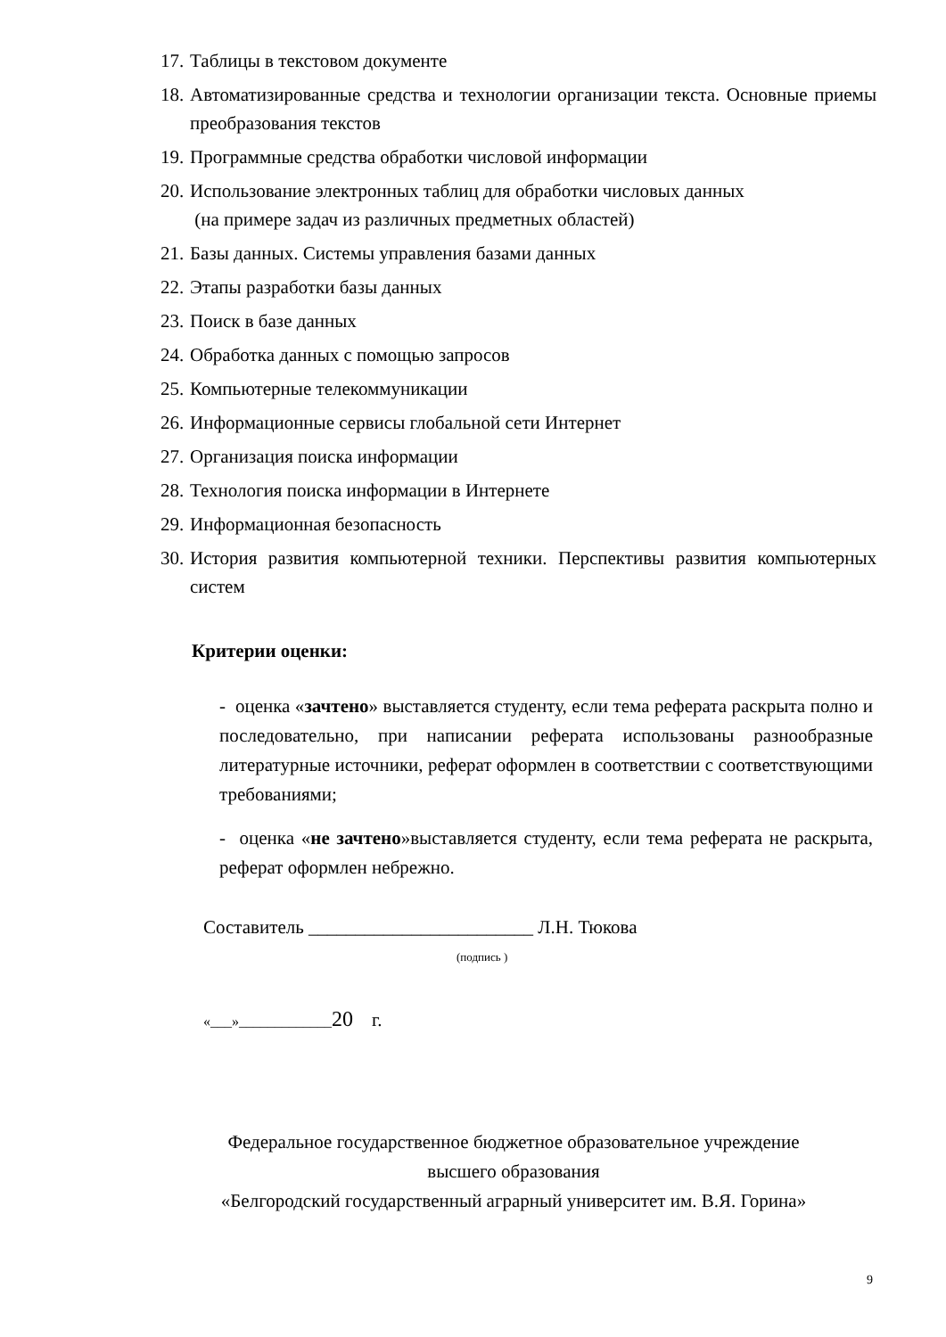17. Таблицы в текстовом документе
18. Автоматизированные средства и технологии организации текста. Основные приемы преобразования текстов
19. Программные средства обработки числовой информации
20. Использование электронных таблиц для обработки числовых данных
(на примере задач из различных предметных областей)
21. Базы данных. Системы управления базами данных
22. Этапы разработки базы данных
23. Поиск в базе данных
24. Обработка данных с помощью запросов
25. Компьютерные телекоммуникации
26. Информационные сервисы глобальной сети Интернет
27. Организация поиска информации
28. Технология поиска информации в Интернете
29. Информационная безопасность
30. История развития компьютерной техники. Перспективы развития компьютерных систем
Критерии оценки:
- оценка «зачтено» выставляется студенту, если тема реферата раскрыта полно и последовательно, при написании реферата использованы разнообразные литературные источники, реферат оформлен в соответствии с соответствующими требованиями;
- оценка «не зачтено»выставляется студенту, если тема реферата не раскрыта, реферат оформлен небрежно.
Составитель ________________________ Л.Н. Тюкова
(подпись )
«___»_____________20 г.
Федеральное государственное бюджетное образовательное учреждение
высшего образования
«Белгородский государственный аграрный университет им. В.Я. Горина»
9